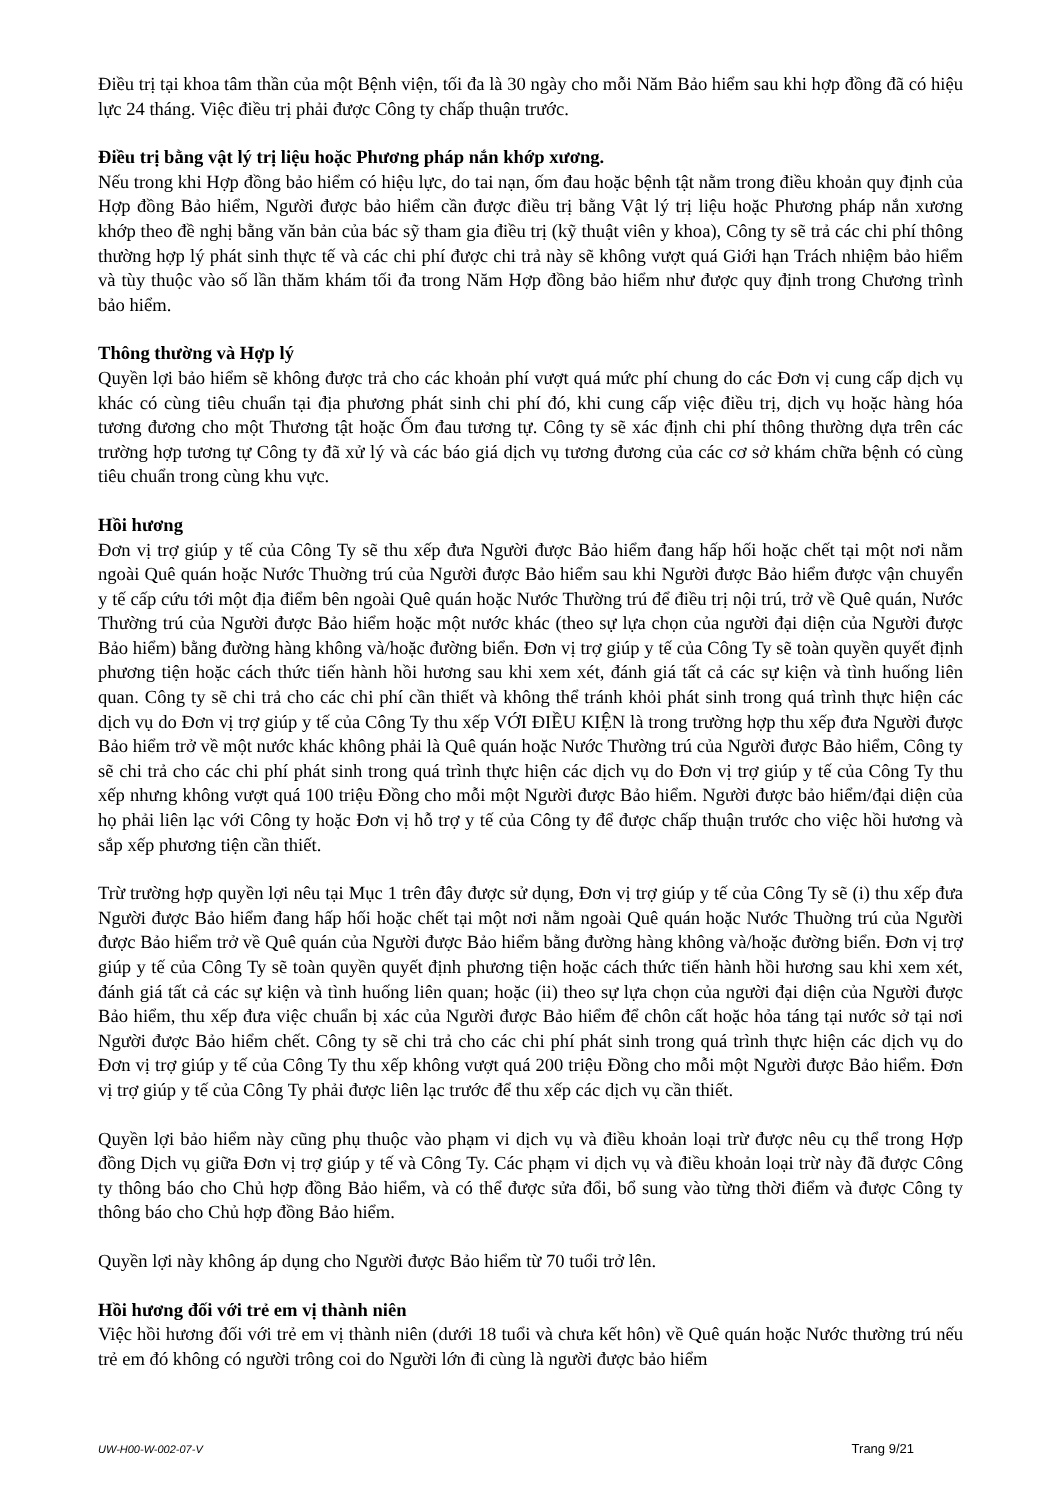Điều trị tại khoa tâm thần của một Bệnh viện, tối đa là 30 ngày cho mỗi Năm Bảo hiểm sau khi hợp đồng đã có hiệu lực 24 tháng. Việc điều trị phải được Công ty chấp thuận trước.
Điều trị bằng vật lý trị liệu hoặc Phương pháp nắn khớp xương.
Nếu trong khi Hợp đồng bảo hiểm có hiệu lực, do tai nạn, ốm đau hoặc bệnh tật nằm trong điều khoản quy định của Hợp đồng Bảo hiểm, Người được bảo hiểm cần được điều trị bằng Vật lý trị liệu hoặc Phương pháp nắn xương khớp theo đề nghị bằng văn bản của bác sỹ tham gia điều trị (kỹ thuật viên y khoa), Công ty sẽ trả các chi phí thông thường hợp lý phát sinh thực tế và các chi phí được chi trả này sẽ không vượt quá Giới hạn Trách nhiệm bảo hiểm và tùy thuộc vào số lần thăm khám tối đa trong Năm Hợp đồng bảo hiểm như được quy định trong Chương trình bảo hiểm.
Thông thường và Hợp lý
Quyền lợi bảo hiểm sẽ không được trả cho các khoản phí vượt quá mức phí chung do các Đơn vị cung cấp dịch vụ khác có cùng tiêu chuẩn tại địa phương phát sinh chi phí đó, khi cung cấp việc điều trị, dịch vụ hoặc hàng hóa tương đương cho một Thương tật hoặc Ốm đau tương tự. Công ty sẽ xác định chi phí thông thường dựa trên các trường hợp tương tự Công ty đã xử lý và các báo giá dịch vụ tương đương của các cơ sở khám chữa bệnh có cùng tiêu chuẩn trong cùng khu vực.
Hồi hương
Đơn vị trợ giúp y tế của Công Ty sẽ thu xếp đưa Người được Bảo hiểm đang hấp hối hoặc chết tại một nơi nằm ngoài Quê quán hoặc Nước Thuờng trú của Người được Bảo hiểm sau khi Người được Bảo hiểm được vận chuyển y tế cấp cứu tới một địa điểm bên ngoài Quê quán hoặc Nước Thường trú để điều trị nội trú, trở về Quê quán, Nước Thường trú của Người được Bảo hiểm hoặc một nước khác (theo sự lựa chọn của người đại diện của Người được Bảo hiểm) bằng đường hàng không và/hoặc đường biển. Đơn vị trợ giúp y tế của Công Ty sẽ toàn quyền quyết định phương tiện hoặc cách thức tiến hành hồi hương sau khi xem xét, đánh giá tất cả các sự kiện và tình huống liên quan. Công ty sẽ chi trả cho các chi phí cần thiết và không thể tránh khỏi phát sinh trong quá trình thực hiện các dịch vụ do Đơn vị trợ giúp y tế của Công Ty thu xếp VỚI ĐIỀU KIỆN là trong trường hợp thu xếp đưa Người được Bảo hiểm trở về một nước khác không phải là Quê quán hoặc Nước Thường trú của Người được Bảo hiểm, Công ty sẽ chi trả cho các chi phí phát sinh trong quá trình thực hiện các dịch vụ do Đơn vị trợ giúp y tế của Công Ty thu xếp nhưng không vượt quá 100 triệu Đồng cho mỗi một Người được Bảo hiểm. Người được bảo hiểm/đại diện của họ phải liên lạc với Công ty hoặc Đơn vị hỗ trợ y tế của Công ty để được chấp thuận trước cho việc hồi hương và sắp xếp phương tiện cần thiết.
Trừ trường hợp quyền lợi nêu tại Mục 1 trên đây được sử dụng, Đơn vị trợ giúp y tế của Công Ty sẽ (i) thu xếp đưa Người được Bảo hiểm đang hấp hối hoặc chết tại một nơi nằm ngoài Quê quán hoặc Nước Thuờng trú của Người được Bảo hiểm trở về Quê quán của Người được Bảo hiểm bằng đường hàng không và/hoặc đường biển. Đơn vị trợ giúp y tế của Công Ty sẽ toàn quyền quyết định phương tiện hoặc cách thức tiến hành hồi hương sau khi xem xét, đánh giá tất cả các sự kiện và tình huống liên quan; hoặc (ii) theo sự lựa chọn của người đại diện của Người được Bảo hiểm, thu xếp đưa việc chuẩn bị xác của Người được Bảo hiểm để chôn cất hoặc hỏa táng tại nước sở tại nơi Người được Bảo hiểm chết. Công ty sẽ chi trả cho các chi phí phát sinh trong quá trình thực hiện các dịch vụ do Đơn vị trợ giúp y tế của Công Ty thu xếp không vượt quá 200 triệu Đồng cho mỗi một Người được Bảo hiểm. Đơn vị trợ giúp y tế của Công Ty phải được liên lạc trước để thu xếp các dịch vụ cần thiết.
Quyền lợi bảo hiểm này cũng phụ thuộc vào phạm vi dịch vụ và điều khoản loại trừ được nêu cụ thể trong Hợp đồng Dịch vụ giữa Đơn vị trợ giúp y tế và Công Ty. Các phạm vi dịch vụ và điều khoản loại trừ này đã được Công ty thông báo cho Chủ hợp đồng Bảo hiểm, và có thể được sửa đổi, bổ sung vào từng thời điểm và được Công ty thông báo cho Chủ hợp đồng Bảo hiểm.
Quyền lợi này không áp dụng cho Người được Bảo hiểm từ 70 tuổi trở lên.
Hồi hương đối với trẻ em vị thành niên
Việc hồi hương đối với trẻ em vị thành niên (dưới 18 tuổi và chưa kết hôn) về Quê quán hoặc Nước thường trú nếu trẻ em đó không có người trông coi do Người lớn đi cùng là người được bảo hiểm
UW-H00-W-002-07-V Trang 9/21